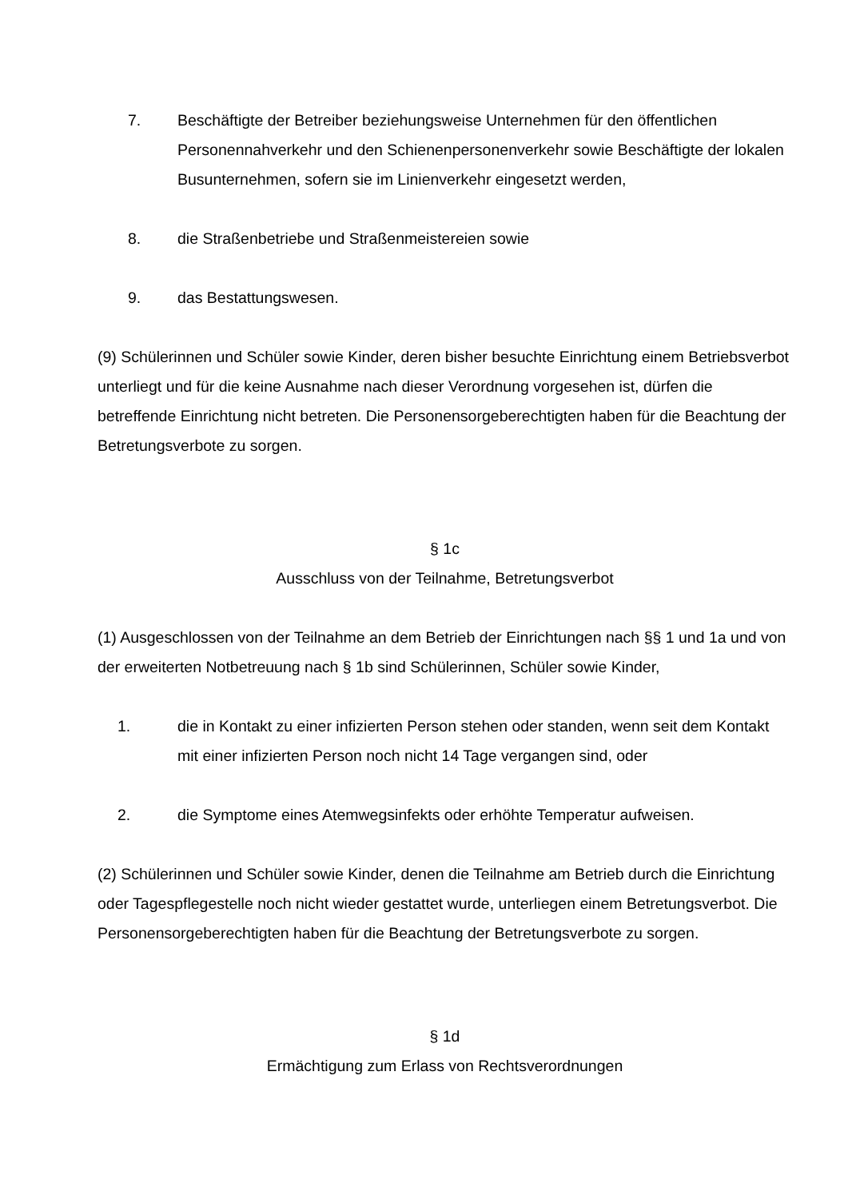7. Beschäftigte der Betreiber beziehungsweise Unternehmen für den öffentlichen Personennahverkehr und den Schienenpersonenverkehr sowie Beschäftigte der lokalen Busunternehmen, sofern sie im Linienverkehr eingesetzt werden,
8. die Straßenbetriebe und Straßenmeistereien sowie
9. das Bestattungswesen.
(9) Schülerinnen und Schüler sowie Kinder, deren bisher besuchte Einrichtung einem Betriebsverbot unterliegt und für die keine Ausnahme nach dieser Verordnung vorgesehen ist, dürfen die betreffende Einrichtung nicht betreten. Die Personensorgeberechtigten haben für die Beachtung der Betretungsverbote zu sorgen.
§ 1c
Ausschluss von der Teilnahme, Betretungsverbot
(1) Ausgeschlossen von der Teilnahme an dem Betrieb der Einrichtungen nach §§ 1 und 1a und von der erweiterten Notbetreuung nach § 1b sind Schülerinnen, Schüler sowie Kinder,
1. die in Kontakt zu einer infizierten Person stehen oder standen, wenn seit dem Kontakt mit einer infizierten Person noch nicht 14 Tage vergangen sind, oder
2. die Symptome eines Atemwegsinfekts oder erhöhte Temperatur aufweisen.
(2) Schülerinnen und Schüler sowie Kinder, denen die Teilnahme am Betrieb durch die Einrichtung oder Tagespflegestelle noch nicht wieder gestattet wurde, unterliegen einem Betretungsverbot. Die Personensorgeberechtigten haben für die Beachtung der Betretungsverbote zu sorgen.
§ 1d
Ermächtigung zum Erlass von Rechtsverordnungen